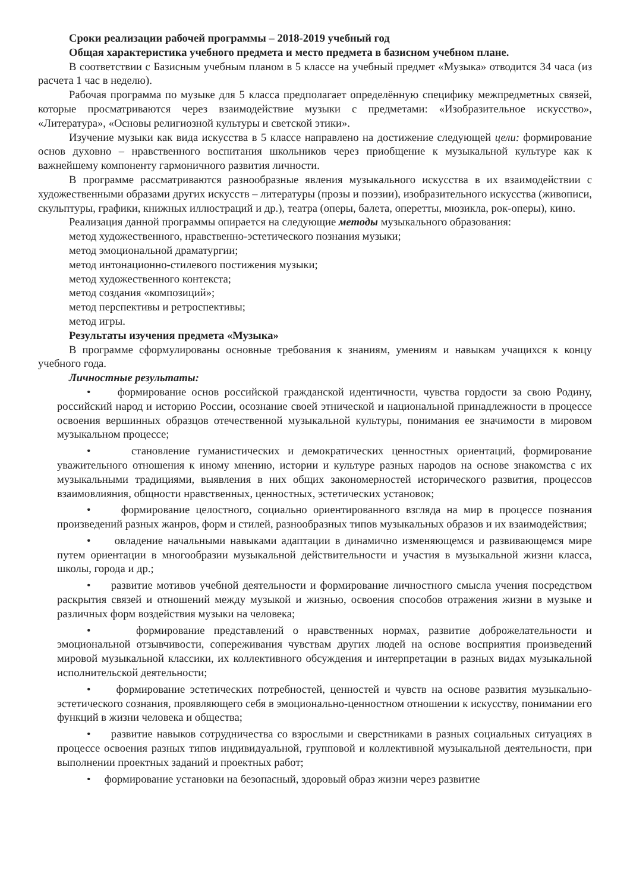Сроки реализации рабочей программы – 2018-2019 учебный год
Общая характеристика учебного предмета и место предмета в базисном учебном плане.
В соответствии с Базисным учебным планом в 5 классе на учебный предмет «Музыка» отводится 34 часа (из расчета 1 час в неделю).
Рабочая программа по музыке для 5 класса предполагает определённую специфику межпредметных связей, которые просматриваются через взаимодействие музыки с предметами: «Изобразительное искусство», «Литература», «Основы религиозной культуры и светской этики».
Изучение музыки как вида искусства в 5 классе направлено на достижение следующей цели: формирование основ духовно – нравственного воспитания школьников через приобщение к музыкальной культуре как к важнейшему компоненту гармоничного развития личности.
В программе рассматриваются разнообразные явления музыкального искусства в их взаимодействии с художественными образами других искусств – литературы (прозы и поэзии), изобразительного искусства (живописи, скульптуры, графики, книжных иллюстраций и др.), театра (оперы, балета, оперетты, мюзикла, рок-оперы), кино.
Реализация данной программы опирается на следующие методы музыкального образования:
метод художественного, нравственно-эстетического познания музыки;
метод эмоциональной драматургии;
метод интонационно-стилевого постижения музыки;
метод художественного контекста;
метод создания «композиций»;
метод перспективы и ретроспективы;
метод игры.
Результаты изучения предмета «Музыка»
В программе сформулированы основные требования к знаниям, умениям и навыкам учащихся к концу учебного года.
Личностные результаты:
• формирование основ российской гражданской идентичности, чувства гордости за свою Родину, российский народ и историю России, осознание своей этнической и национальной принадлежности в процессе освоения вершинных образцов отечественной музыкальной культуры, понимания ее значимости в мировом музыкальном процессе;
• становление гуманистических и демократических ценностных ориентаций, формирование уважительного отношения к иному мнению, истории и культуре разных народов на основе знакомства с их музыкальными традициями, выявления в них общих закономерностей исторического развития, процессов взаимовлияния, общности нравственных, ценностных, эстетических установок;
• формирование целостного, социально ориентированного взгляда на мир в процессе познания произведений разных жанров, форм и стилей, разнообразных типов музыкальных образов и их взаимодействия;
• овладение начальными навыками адаптации в динамично изменяющемся и развивающемся мире путем ориентации в многообразии музыкальной действительности и участия в музыкальной жизни класса, школы, города и др.;
• развитие мотивов учебной деятельности и формирование личностного смысла учения посредством раскрытия связей и отношений между музыкой и жизнью, освоения способов отражения жизни в музыке и различных форм воздействия музыки на человека;
• формирование представлений о нравственных нормах, развитие доброжелательности и эмоциональной отзывчивости, сопереживания чувствам других людей на основе восприятия произведений мировой музыкальной классики, их коллективного обсуждения и интерпретации в разных видах музыкальной исполнительской деятельности;
• формирование эстетических потребностей, ценностей и чувств на основе развития музыкально-эстетического сознания, проявляющего себя в эмоционально-ценностном отношении к искусству, понимании его функций в жизни человека и общества;
• развитие навыков сотрудничества со взрослыми и сверстниками в разных социальных ситуациях в процессе освоения разных типов индивидуальной, групповой и коллективной музыкальной деятельности, при выполнении проектных заданий и проектных работ;
• формирование установки на безопасный, здоровый образ жизни через развитие